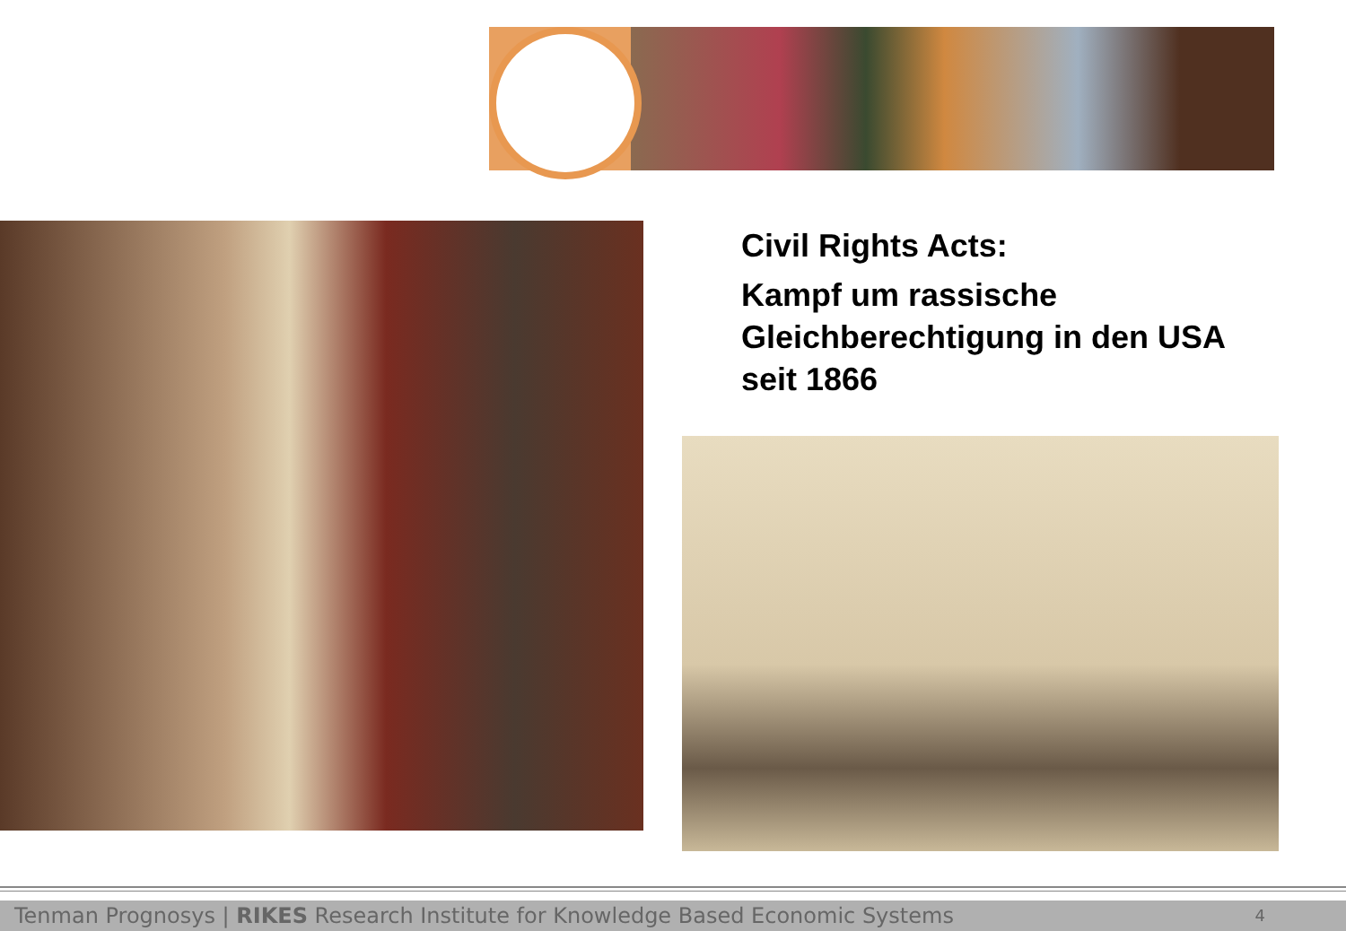Civil Rights Acts:
Kampf um rassische Gleichberechtigung in den USA seit 1866
Tenman Prognosys | RIKES Research Institute for Knowledge Based Economic Systems 4